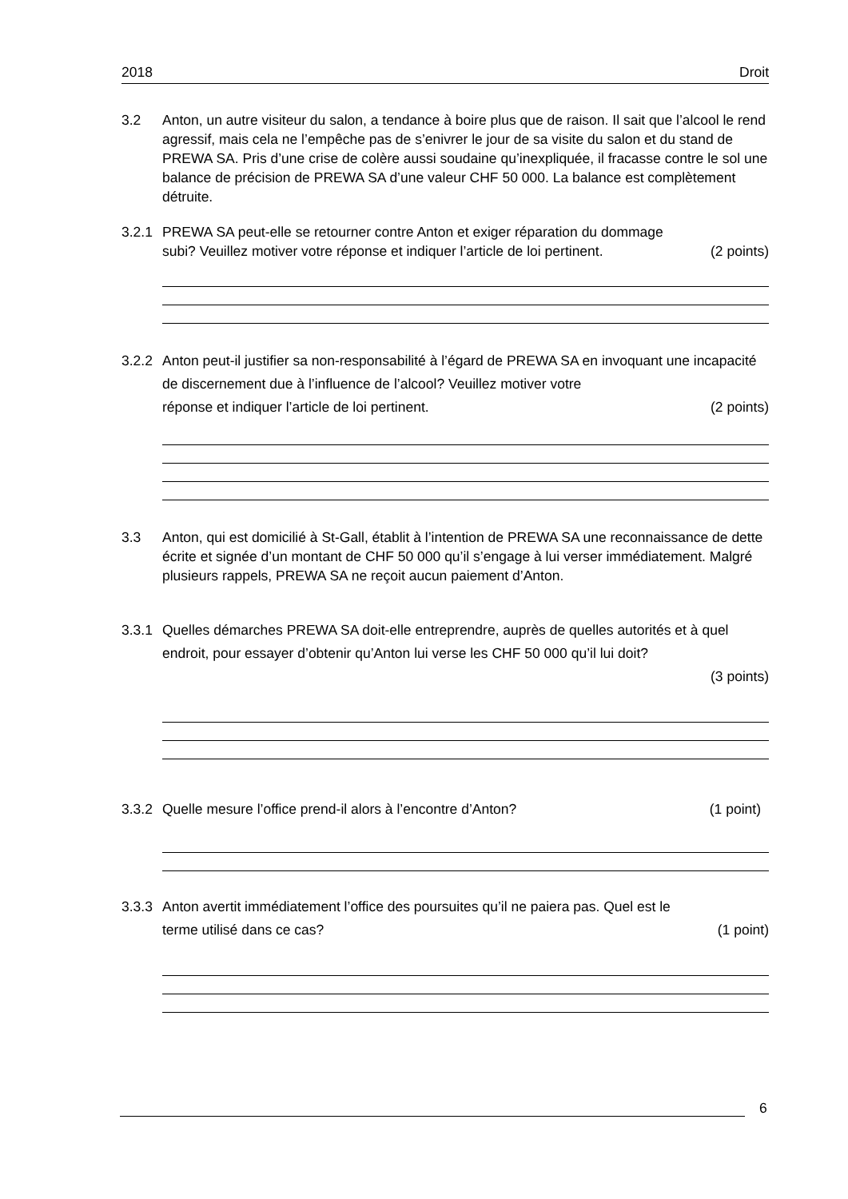2018 Droit
3.2 Anton, un autre visiteur du salon, a tendance à boire plus que de raison. Il sait que l’alcool le rend agressif, mais cela ne l’empêche pas de s’enivrer le jour de sa visite du salon et du stand de PREWA SA. Pris d’une crise de colère aussi soudaine qu’inexpliquée, il fracasse contre le sol une balance de précision de PREWA SA d’une valeur CHF 50 000. La balance est complètement détruite.
3.2.1
PREWA SA peut-elle se retourner contre Anton et exiger réparation du dommage
subi? Veuillez motiver votre réponse et indiquer l’article de loi pertinent. (2 points)
3.2.2
Anton peut-il justifier sa non-responsabilité à l’égard de PREWA SA en invoquant une incapacité de discernement due à l’influence de l’alcool? Veuillez motiver votre
réponse et indiquer l’article de loi pertinent. (2 points)
3.3 Anton, qui est domicilié à St-Gall, établit à l’intention de PREWA SA une reconnaissance de dette écrite et signée d’un montant de CHF 50 000 qu’il s’engage à lui verser immédiatement. Malgré plusieurs rappels, PREWA SA ne reçoit aucun paiement d’Anton.
3.3.1
Quelles démarches PREWA SA doit-elle entreprendre, auprès de quelles autorités et à quel endroit, pour essayer d’obtenir qu’Anton lui verse les CHF 50 000 qu’il lui doit?
(3 points)
3.3.2
Quelle mesure l’office prend-il alors à l’encontre d’Anton? (1 point)
3.3.3
Anton avertit immédiatement l’office des poursuites qu’il ne paiera pas. Quel est le
terme utilisé dans ce cas? (1 point)
6